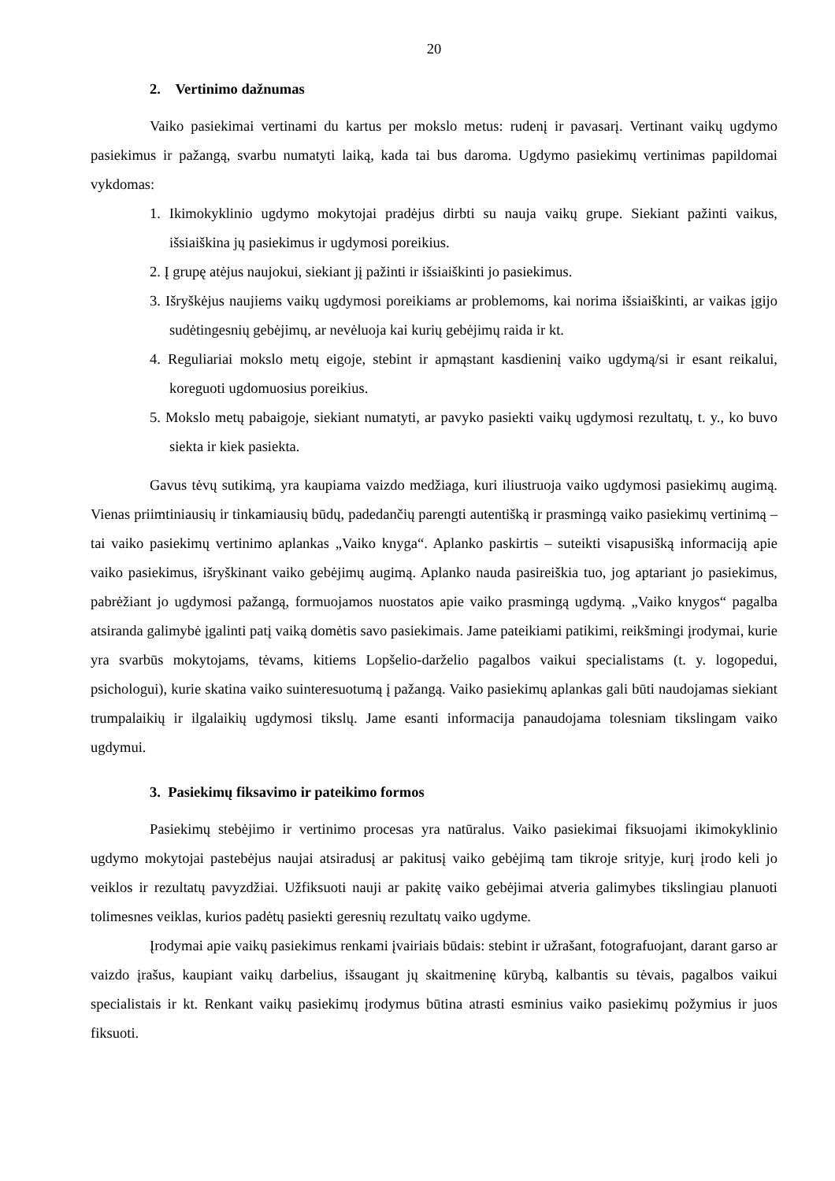20
2. Vertinimo dažnumas
Vaiko pasiekimai vertinami du kartus per mokslo metus: rudenį ir pavasarį. Vertinant vaikų ugdymo pasiekimus ir pažangą, svarbu numatyti laiką, kada tai bus daroma. Ugdymo pasiekimų vertinimas papildomai vykdomas:
1. Ikimokyklinio ugdymo mokytojai pradėjus dirbti su nauja vaikų grupe. Siekiant pažinti vaikus, išsiaiškina jų pasiekimus ir ugdymosi poreikius.
2. Į grupę atėjus naujokui, siekiant jį pažinti ir išsiaiškinti jo pasiekimus.
3. Išryškėjus naujiems vaikų ugdymosi poreikiams ar problemoms, kai norima išsiaiškinti, ar vaikas įgijo sudėtingesnių gebėjimų, ar nevėluoja kai kurių gebėjimų raida ir kt.
4. Reguliariai mokslo metų eigoje, stebint ir apmąstant kasdieninį vaiko ugdymą/si ir esant reikalui, koreguoti ugdomuosius poreikius.
5. Mokslo metų pabaigoje, siekiant numatyti, ar pavyko pasiekti vaikų ugdymosi rezultatų, t. y., ko buvo siekta ir kiek pasiekta.
Gavus tėvų sutikimą, yra kaupiama vaizdo medžiaga, kuri iliustruoja vaiko ugdymosi pasiekimų augimą. Vienas priimtiniausių ir tinkamiausių būdų, padedančių parengti autentišką ir prasmingą vaiko pasiekimų vertinimą – tai vaiko pasiekimų vertinimo aplankas „Vaiko knyga“. Aplanko paskirtis – suteikti visapusišką informaciją apie vaiko pasiekimus, išryškinant vaiko gebėjimų augimą. Aplanko nauda pasireiškia tuo, jog aptariant jo pasiekimus, pabrėžiant jo ugdymosi pažangą, formuojamos nuostatos apie vaiko prasmingą ugdymą. „Vaiko knygos“ pagalba atsiranda galimybė įgalinti patį vaiką domėtis savo pasiekimais. Jame pateikiami patikimi, reikšmingi įrodymai, kurie yra svarbūs mokytojams, tėvams, kitiems Lopšelio-darželio pagalbos vaikui specialistams (t. y. logopedui, psichologui), kurie skatina vaiko suinteresuotumą į pažangą. Vaiko pasiekimų aplankas gali būti naudojamas siekiant trumpalaikių ir ilgalaikių ugdymosi tikslų. Jame esanti informacija panaudojama tolesniam tikslingam vaiko ugdymui.
3. Pasiekimų fiksavimo ir pateikimo formos
Pasiekimų stebėjimo ir vertinimo procesas yra natūralus. Vaiko pasiekimai fiksuojami ikimokyklinio ugdymo mokytojai pastebėjus naujai atsiradusį ar pakitusį vaiko gebėjimą tam tikroje srityje, kurį įrodo keli jo veiklos ir rezultatų pavyzdžiai. Užfiksuoti nauji ar pakitę vaiko gebėjimai atveria galimybes tikslingiau planuoti tolimesnes veiklas, kurios padėtų pasiekti geresnių rezultatų vaiko ugdyme.
Įrodymai apie vaikų pasiekimus renkami įvairiais būdais: stebint ir užrašant, fotografuojant, darant garso ar vaizdo įrašus, kaupiant vaikų darbelius, išsaugant jų skaitmeninę kūrybą, kalbantis su tėvais, pagalbos vaikui specialistais ir kt. Renkant vaikų pasiekimų įrodymus būtina atrasti esminius vaiko pasiekimų požymius ir juos fiksuoti.